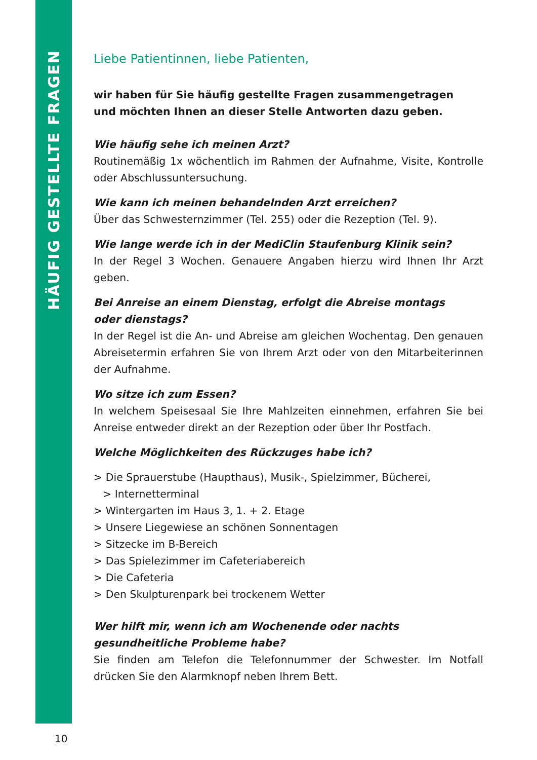HÄUFIG GESTELLTE FRAGEN
Liebe Patientinnen, liebe Patienten,
wir haben für Sie häufig gestellte Fragen zusammengetragen
und möchten Ihnen an dieser Stelle Antworten dazu geben.
Wie häufig sehe ich meinen Arzt?
Routinemäßig 1x wöchentlich im Rahmen der Aufnahme, Visite, Kontrolle oder Abschlussuntersuchung.
Wie kann ich meinen behandelnden Arzt erreichen?
Über das Schwesternzimmer (Tel. 255) oder die Rezeption (Tel. 9).
Wie lange werde ich in der MediClin Staufenburg Klinik sein?
In der Regel 3 Wochen. Genauere Angaben hierzu wird Ihnen Ihr Arzt geben.
Bei Anreise an einem Dienstag, erfolgt die Abreise montags
oder dienstags?
In der Regel ist die An- und Abreise am gleichen Wochentag. Den genauen Abreisetermin erfahren Sie von Ihrem Arzt oder von den Mitarbeiterinnen der Aufnahme.
Wo sitze ich zum Essen?
In welchem Speisesaal Sie Ihre Mahlzeiten einnehmen, erfahren Sie bei Anreise entweder direkt an der Rezeption oder über Ihr Postfach.
Welche Möglichkeiten des Rückzuges habe ich?
> Die Sprauerstube (Haupthaus), Musik-, Spielzimmer, Bücherei,
> Internetterminal
> Wintergarten im Haus 3, 1. + 2. Etage
> Unsere Liegewiese an schönen Sonnentagen
> Sitzecke im B-Bereich
> Das Spielezimmer im Cafeteriabereich
> Die Cafeteria
> Den Skulpturenpark bei trockenem Wetter
Wer hilft mir, wenn ich am Wochenende oder nachts gesundheitliche Probleme habe?
Sie finden am Telefon die Telefonnummer der Schwester. Im Notfall drücken Sie den Alarmknopf neben Ihrem Bett.
10